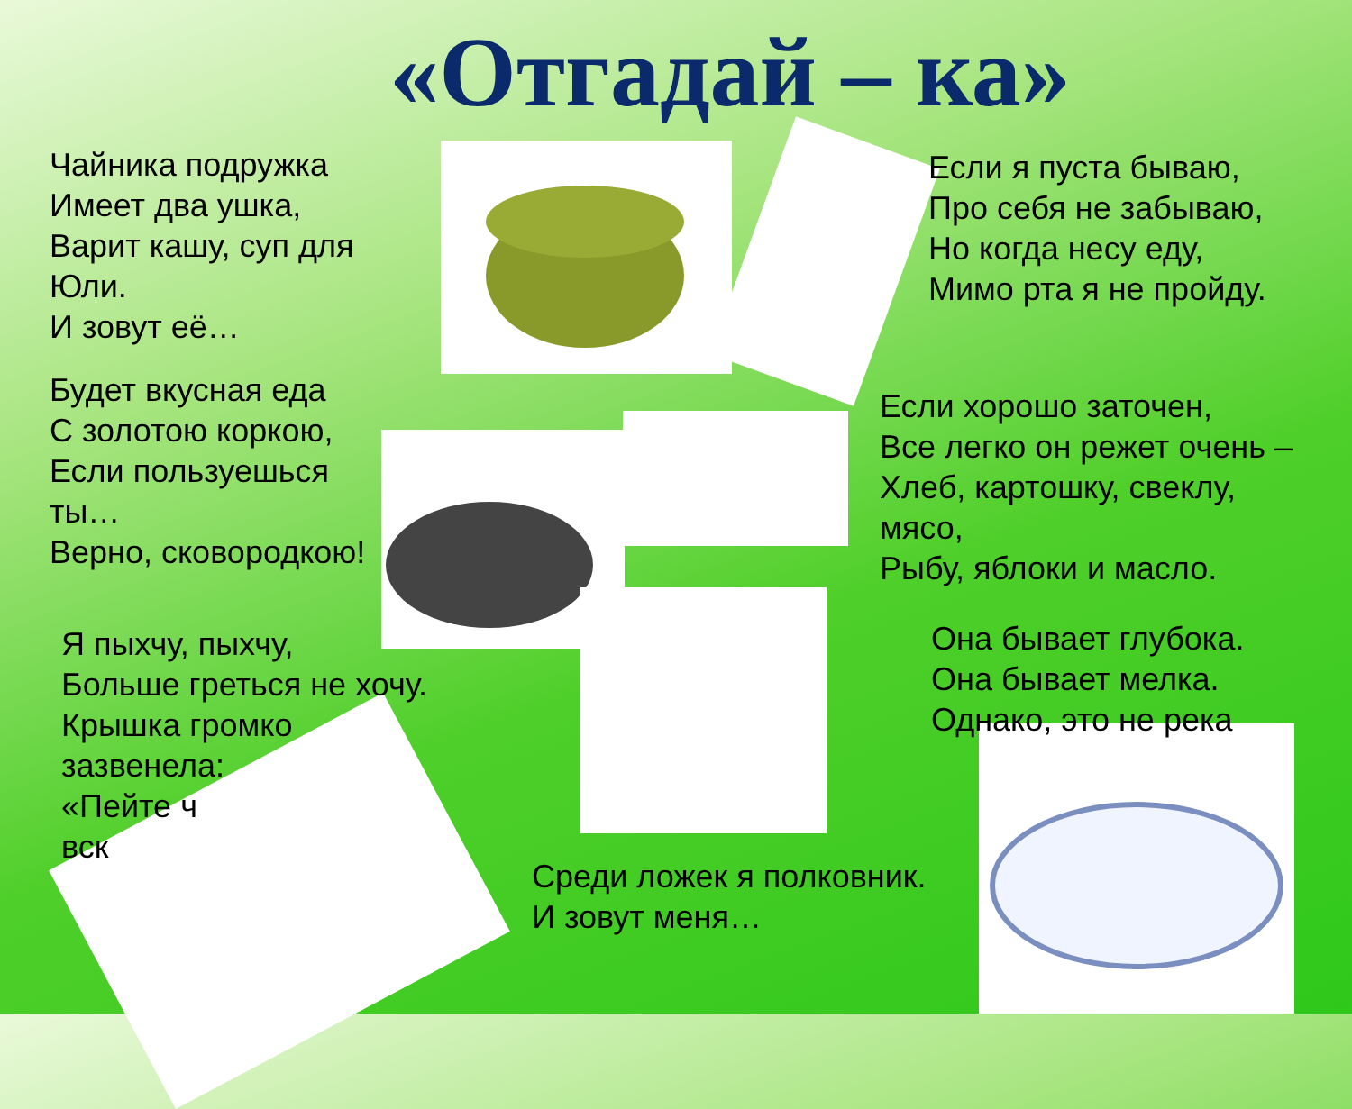«Отгадай – ка»
Чайника подружка
Имеет два ушка,
Варит кашу, суп для
Юли.
И зовут её…
Если я пуста бываю,
Про себя не забываю,
Но когда несу еду,
Мимо рта я не пройду.
Будет вкусная еда
С золотою коркою,
Если пользуешься
ты…
Верно, сковородкою!
Если хорошо заточен,
Все легко он режет очень –
Хлеб, картошку, свеклу,
мясо,
Рыбу, яблоки и масло.
Я пыхчу, пыхчу,
Больше греться не хочу.
Крышка громко
зазвенела:
«Пейте ч
вск
Она бывает глубока.
Она бывает мелка.
Однако, это не река
Среди ложек я полковник.
И зовут меня…